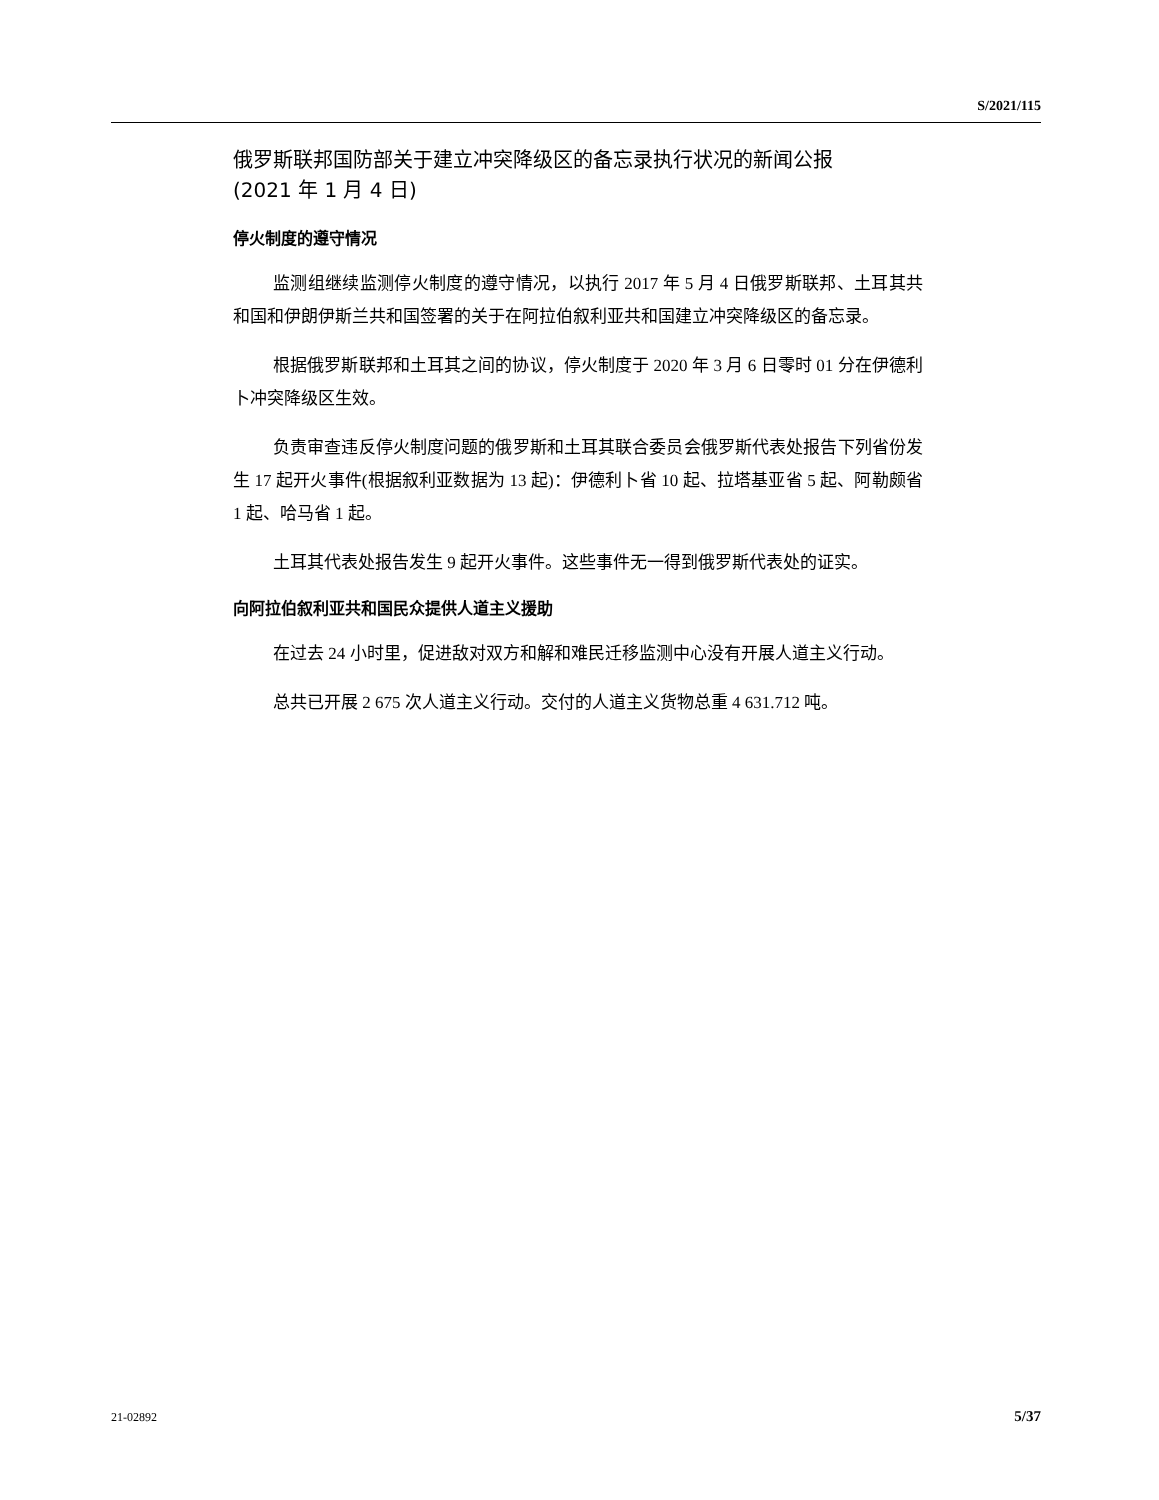S/2021/115
俄罗斯联邦国防部关于建立冲突降级区的备忘录执行状况的新闻公报
(2021 年 1 月 4 日)
停火制度的遵守情况
监测组继续监测停火制度的遵守情况，以执行 2017 年 5 月 4 日俄罗斯联邦、土耳其共和国和伊朗伊斯兰共和国签署的关于在阿拉伯叙利亚共和国建立冲突降级区的备忘录。
根据俄罗斯联邦和土耳其之间的协议，停火制度于 2020 年 3 月 6 日零时 01 分在伊德利卜冲突降级区生效。
负责审查违反停火制度问题的俄罗斯和土耳其联合委员会俄罗斯代表处报告下列省份发生 17 起开火事件(根据叙利亚数据为 13 起)：伊德利卜省 10 起、拉塔基亚省 5 起、阿勒颇省 1 起、哈马省 1 起。
土耳其代表处报告发生 9 起开火事件。这些事件无一得到俄罗斯代表处的证实。
向阿拉伯叙利亚共和国民众提供人道主义援助
在过去 24 小时里，促进敌对双方和解和难民迁移监测中心没有开展人道主义行动。
总共已开展 2 675 次人道主义行动。交付的人道主义货物总重 4 631.712 吨。
21-02892 5/37